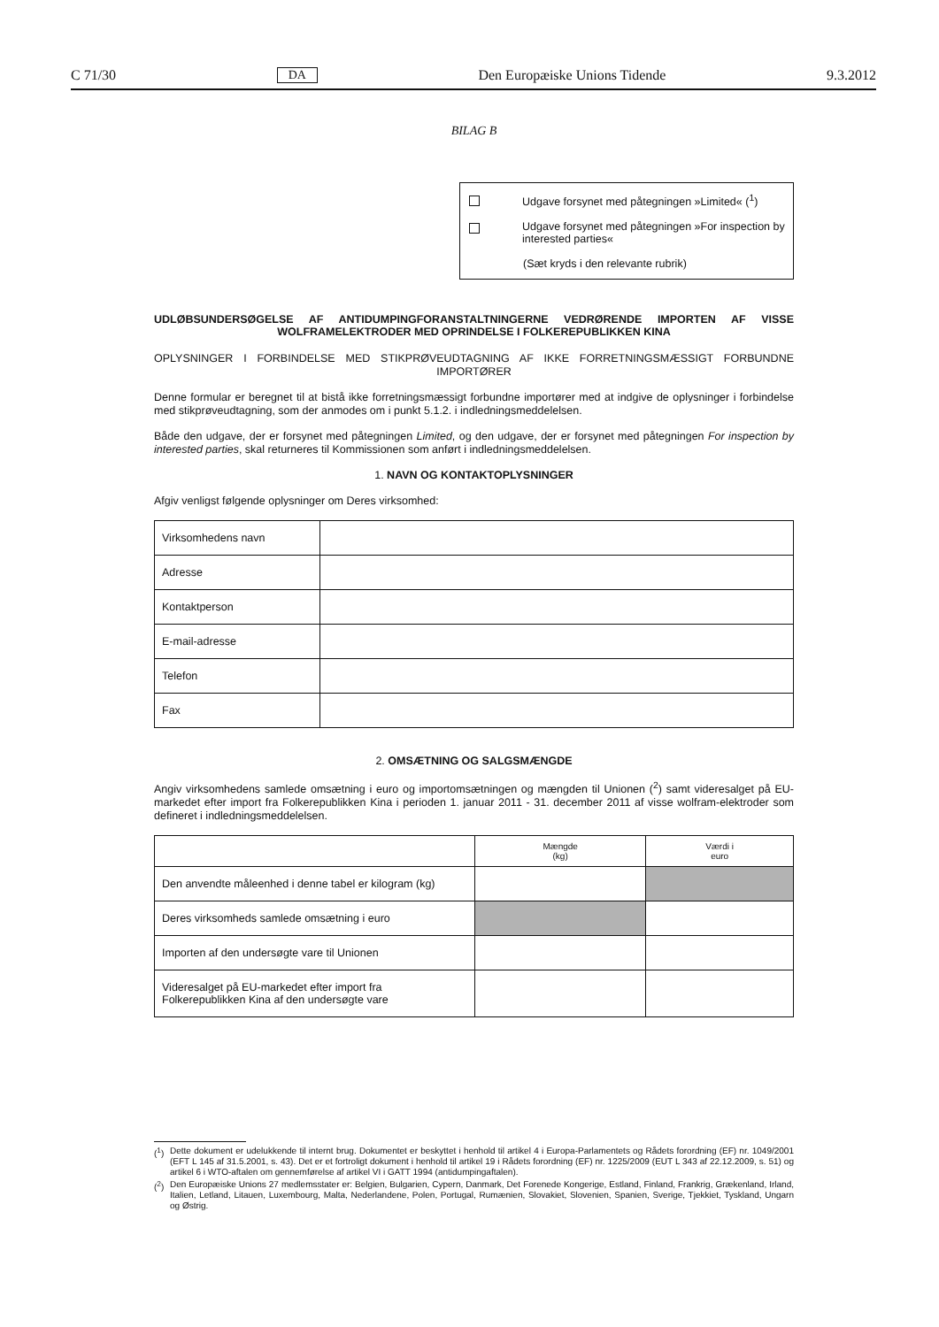C 71/30 DA Den Europæiske Unions Tidende 9.3.2012
BILAG B
Udgave forsynet med påtegningen »Limited« (<sup>1</sup>)
Udgave forsynet med påtegningen »For inspection by interested parties«
(Sæt kryds i den relevante rubrik)
UDLØBSUNDERSØGELSE AF ANTIDUMPINGFORANSTALTNINGERNE VEDRØRENDE IMPORTEN AF VISSE WOLFRAMELEKTRODER MED OPRINDELSE I FOLKEREPUBLIKKEN KINA
OPLYSNINGER I FORBINDELSE MED STIKPRØVEUDTAGNING AF IKKE FORRETNINGSMÆSSIGT FORBUNDNE IMPORTØRER
Denne formular er beregnet til at bistå ikke forretningsmæssigt forbundne importører med at indgive de oplysninger i forbindelse med stikprøveudtagning, som der anmodes om i punkt 5.1.2. i indledningsmeddelelsen.
Både den udgave, der er forsynet med påtegningen Limited, og den udgave, der er forsynet med påtegningen For inspection by interested parties, skal returneres til Kommissionen som anført i indledningsmeddelelsen.
1. NAVN OG KONTAKTOPLYSNINGER
Afgiv venligst følgende oplysninger om Deres virksomhed:
| Virksomhedens navn | |
| Adresse | |
| Kontaktperson | |
| E-mail-adresse | |
| Telefon | |
| Fax | |
2. OMSÆTNING OG SALGSMÆNGDE
Angiv virksomhedens samlede omsætning i euro og importomsætningen og mængden til Unionen (<sup>2</sup>) samt videresalget på EU-markedet efter import fra Folkerepublikken Kina i perioden 1. januar 2011 - 31. december 2011 af visse wolfram-elektroder som defineret i indledningsmeddelelsen.
| | Mængde (kg) | Værdi i euro |
| --- | --- | --- |
| Den anvendte måleenhed i denne tabel er kilogram (kg) | | |
| Deres virksomheds samlede omsætning i euro | | |
| Importen af den undersøgte vare til Unionen | | |
| Videresalget på EU-markedet efter import fra Folkerepublikken Kina af den undersøgte vare | | |
(<sup>1</sup>)
Dette dokument er udelukkende til internt brug. Dokumentet er beskyttet i henhold til artikel 4 i Europa-Parlamentets og Rådets forordning (EF) nr. 1049/2001 (EFT L 145 af 31.5.2001, s. 43). Det er et fortroligt dokument i henhold til artikel 19 i Rådets forordning (EF) nr. 1225/2009 (EUT L 343 af 22.12.2009, s. 51) og artikel 6 i WTO-aftalen om gennemførelse af artikel VI i GATT 1994 (antidumpingaftalen).
(<sup>2</sup>)
Den Europæiske Unions 27 medlemsstater er: Belgien, Bulgarien, Cypern, Danmark, Det Forenede Kongerige, Estland, Finland, Frankrig, Grækenland, Irland, Italien, Letland, Litauen, Luxembourg, Malta, Nederlandene, Polen, Portugal, Rumænien, Slovakiet, Slovenien, Spanien, Sverige, Tjekkiet, Tyskland, Ungarn og Østrig.